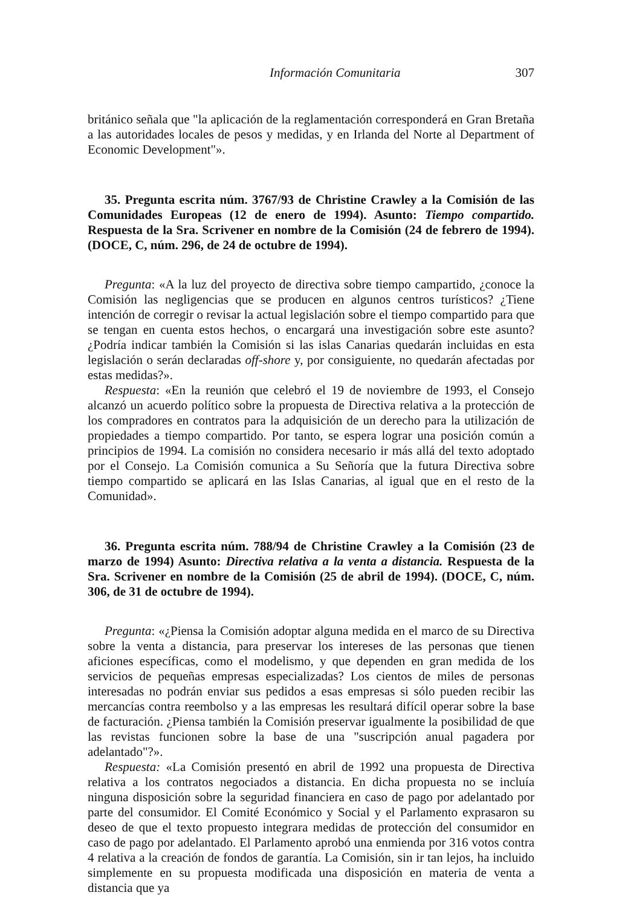Información Comunitaria 307
británico señala que "la aplicación de la reglamentación corresponderá en Gran Bretaña a las autoridades locales de pesos y medidas, y en Irlanda del Norte al Department of Economic Development"».
35. Pregunta escrita núm. 3767/93 de Christine Crawley a la Comisión de las Comunidades Europeas (12 de enero de 1994). Asunto: Tiempo compartido. Respuesta de la Sra. Scrivener en nombre de la Comisión (24 de febrero de 1994). (DOCE, C, núm. 296, de 24 de octubre de 1994).
Pregunta: «A la luz del proyecto de directiva sobre tiempo campartido, ¿conoce la Comisión las negligencias que se producen en algunos centros turísticos? ¿Tiene intención de corregir o revisar la actual legislación sobre el tiempo compartido para que se tengan en cuenta estos hechos, o encargará una investigación sobre este asunto? ¿Podría indicar también la Comisión si las islas Canarias quedarán incluidas en esta legislación o serán declaradas off-shore y, por consiguiente, no quedarán afectadas por estas medidas?».
Respuesta: «En la reunión que celebró el 19 de noviembre de 1993, el Consejo alcanzó un acuerdo político sobre la propuesta de Directiva relativa a la protección de los compradores en contratos para la adquisición de un derecho para la utilización de propiedades a tiempo compartido. Por tanto, se espera lograr una posición común a principios de 1994. La comisión no considera necesario ir más allá del texto adoptado por el Consejo. La Comisión comunica a Su Señoría que la futura Directiva sobre tiempo compartido se aplicará en las Islas Canarias, al igual que en el resto de la Comunidad».
36. Pregunta escrita núm. 788/94 de Christine Crawley a la Comisión (23 de marzo de 1994) Asunto: Directiva relativa a la venta a distancia. Respuesta de la Sra. Scrivener en nombre de la Comisión (25 de abril de 1994). (DOCE, C, núm. 306, de 31 de octubre de 1994).
Pregunta: «¿Piensa la Comisión adoptar alguna medida en el marco de su Directiva sobre la venta a distancia, para preservar los intereses de las personas que tienen aficiones específicas, como el modelismo, y que dependen en gran medida de los servicios de pequeñas empresas especializadas? Los cientos de miles de personas interesadas no podrán enviar sus pedidos a esas empresas si sólo pueden recibir las mercancías contra reembolso y a las empresas les resultará difícil operar sobre la base de facturación. ¿Piensa también la Comisión preservar igualmente la posibilidad de que las revistas funcionen sobre la base de una "suscripción anual pagadera por adelantado"?».
Respuesta: «La Comisión presentó en abril de 1992 una propuesta de Directiva relativa a los contratos negociados a distancia. En dicha propuesta no se incluía ninguna disposición sobre la seguridad financiera en caso de pago por adelantado por parte del consumidor. El Comité Económico y Social y el Parlamento exprasaron su deseo de que el texto propuesto integrara medidas de protección del consumidor en caso de pago por adelantado. El Parlamento aprobó una enmienda por 316 votos contra 4 relativa a la creación de fondos de garantía. La Comisión, sin ir tan lejos, ha incluido simplemente en su propuesta modificada una disposición en materia de venta a distancia que ya